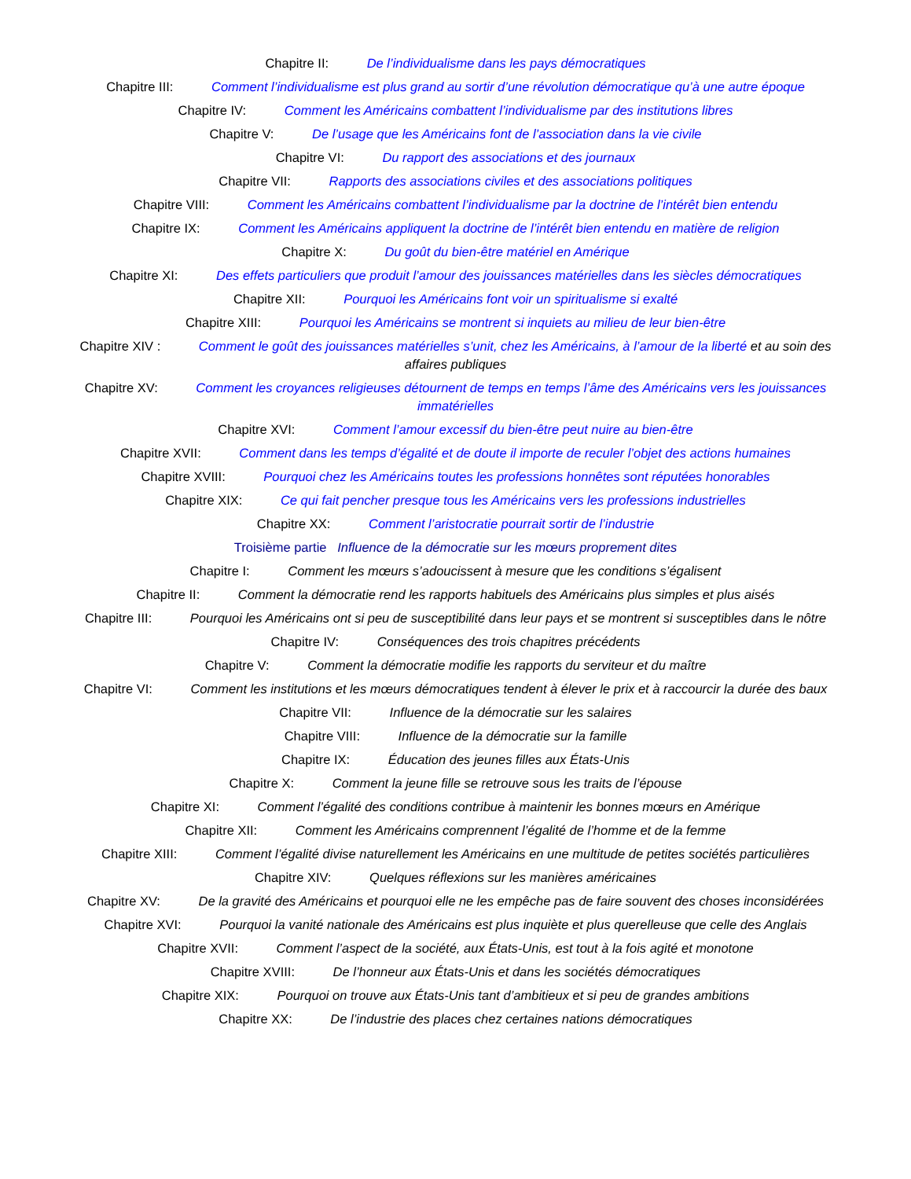Chapitre II: De l’individualisme dans les pays démocratiques
Chapitre III: Comment l’individualisme est plus grand au sortir d’une révolution démocratique qu’à une autre époque
Chapitre IV: Comment les Américains combattent l’individualisme par des institutions libres
Chapitre V: De l’usage que les Américains font de l’association dans la vie civile
Chapitre VI: Du rapport des associations et des journaux
Chapitre VII: Rapports des associations civiles et des associations politiques
Chapitre VIII: Comment les Américains combattent l’individualisme par la doctrine de l’intérêt bien entendu
Chapitre IX: Comment les Américains appliquent la doctrine de l’intérêt bien entendu en matière de religion
Chapitre X: Du goût du bien-être matériel en Amérique
Chapitre XI: Des effets particuliers que produit l’amour des jouissances matérielles dans les siècles démocratiques
Chapitre XII: Pourquoi les Américains font voir un spiritualisme si exalté
Chapitre XIII: Pourquoi les Américains se montrent si inquiets au milieu de leur bien-être
Chapitre XIV : Comment le goût des jouissances matérielles s’unit, chez les Américains, à l’amour de la liberté et au soin des affaires publiques
Chapitre XV: Comment les croyances religieuses détournent de temps en temps l’âme des Américains vers les jouissances immatérielles
Chapitre XVI: Comment l’amour excessif du bien-être peut nuire au bien-être
Chapitre XVII: Comment dans les temps d’égalité et de doute il importe de reculer l’objet des actions humaines
Chapitre XVIII: Pourquoi chez les Américains toutes les professions honnêtes sont réputées honorables
Chapitre XIX: Ce qui fait pencher presque tous les Américains vers les professions industrielles
Chapitre XX: Comment l’aristocratie pourrait sortir de l’industrie
Troisième partie Influence de la démocratie sur les mœurs proprement dites
Chapitre I: Comment les mœurs s’adoucissent à mesure que les conditions s’égalisent
Chapitre II: Comment la démocratie rend les rapports habituels des Américains plus simples et plus aisés
Chapitre III: Pourquoi les Américains ont si peu de susceptibilité dans leur pays et se montrent si susceptibles dans le nôtre
Chapitre IV: Conséquences des trois chapitres précédents
Chapitre V: Comment la démocratie modifie les rapports du serviteur et du maître
Chapitre VI: Comment les institutions et les mœurs démocratiques tendent à élever le prix et à raccourcir la durée des baux
Chapitre VII: Influence de la démocratie sur les salaires
Chapitre VIII: Influence de la démocratie sur la famille
Chapitre IX: Éducation des jeunes filles aux États-Unis
Chapitre X: Comment la jeune fille se retrouve sous les traits de l’épouse
Chapitre XI: Comment l’égalité des conditions contribue à maintenir les bonnes mœurs en Amérique
Chapitre XII: Comment les Américains comprennent l’égalité de l’homme et de la femme
Chapitre XIII: Comment l’égalité divise naturellement les Américains en une multitude de petites sociétés particulières
Chapitre XIV: Quelques réflexions sur les manières américaines
Chapitre XV: De la gravité des Américains et pourquoi elle ne les empêche pas de faire souvent des choses inconsidérées
Chapitre XVI: Pourquoi la vanité nationale des Américains est plus inquiète et plus querelleuse que celle des Anglais
Chapitre XVII: Comment l’aspect de la société, aux États-Unis, est tout à la fois agité et monotone
Chapitre XVIII: De l’honneur aux États-Unis et dans les sociétés démocratiques
Chapitre XIX: Pourquoi on trouve aux États-Unis tant d’ambitieux et si peu de grandes ambitions
Chapitre XX: De l’industrie des places chez certaines nations démocratiques